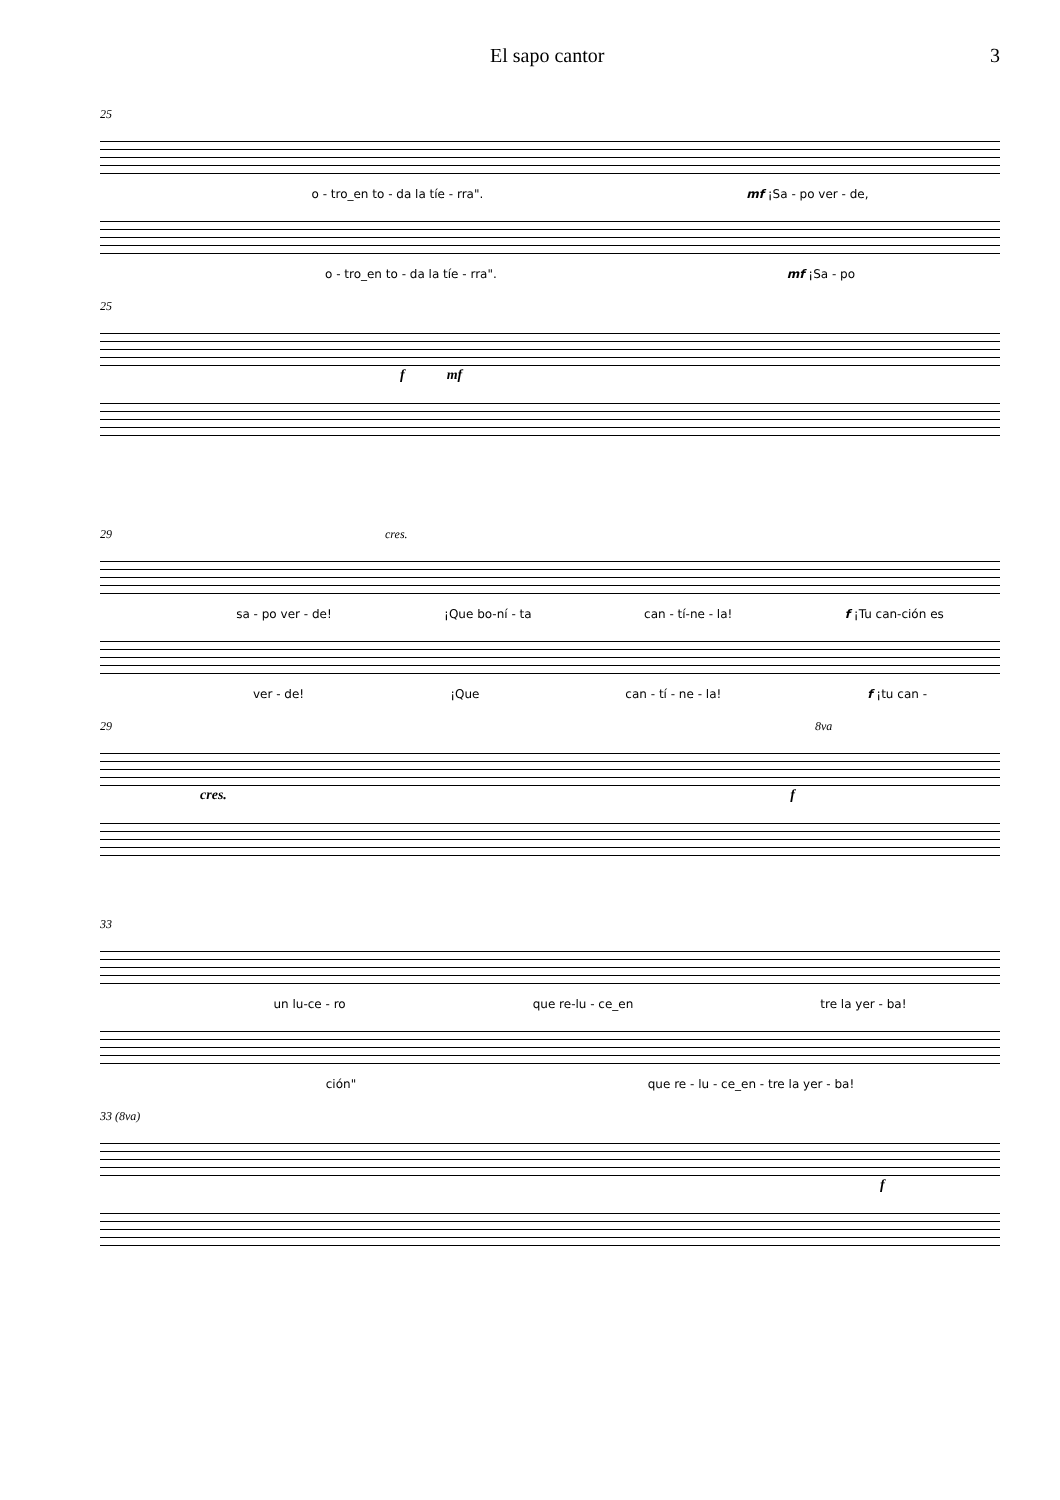El sapo cantor 3
25
o - tro_en to - da la tíe - rra". mf ¡Sa - po ver - de,
o - tro_en to - da la tíe - rra". mf ¡Sa - po
25
f mf
29 cres.
sa - po ver - de! ¡Que bo-ní - ta can - tí-ne - la! f ¡Tu can-ción es
ver - de! ¡Que can - tí - ne - la! f ¡tu can -
29 8va
cres. f
33
un lu-ce - ro que re-lu - ce_en tre la yer - ba!
ción" que re - lu - ce_en - tre la yer - ba!
33 (8va)
f